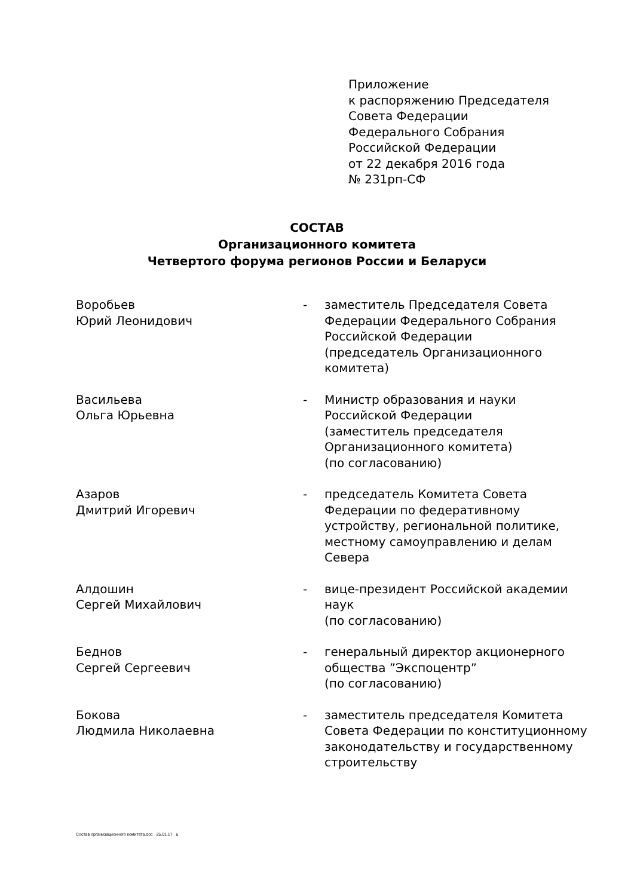Приложение
к распоряжению Председателя
Совета Федерации
Федерального Собрания
Российской Федерации
от 22 декабря 2016 года
№ 231рп-СФ
СОСТАВ
Организационного комитета
Четвертого форума регионов России и Беларуси
Воробьев
Юрий Леонидович
- заместитель Председателя Совета Федерации Федерального Собрания Российской Федерации
(председатель Организационного комитета)
Васильева
Ольга Юрьевна
- Министр образования и науки Российской Федерации
(заместитель председателя Организационного комитета)
(по согласованию)
Азаров
Дмитрий Игоревич
- председатель Комитета Совета Федерации по федеративному устройству, региональной политике, местному самоуправлению и делам Севера
Алдошин
Сергей Михайлович
- вице-президент Российской академии наук
(по согласованию)
Беднов
Сергей Сергеевич
- генеральный директор акционерного общества ”Экспоцентр”
(по согласованию)
Бокова
Людмила Николаевна
- заместитель председателя Комитета Совета Федерации по конституционному законодательству и государственному строительству
Состав организационного комитета.doc 25.01.17 u